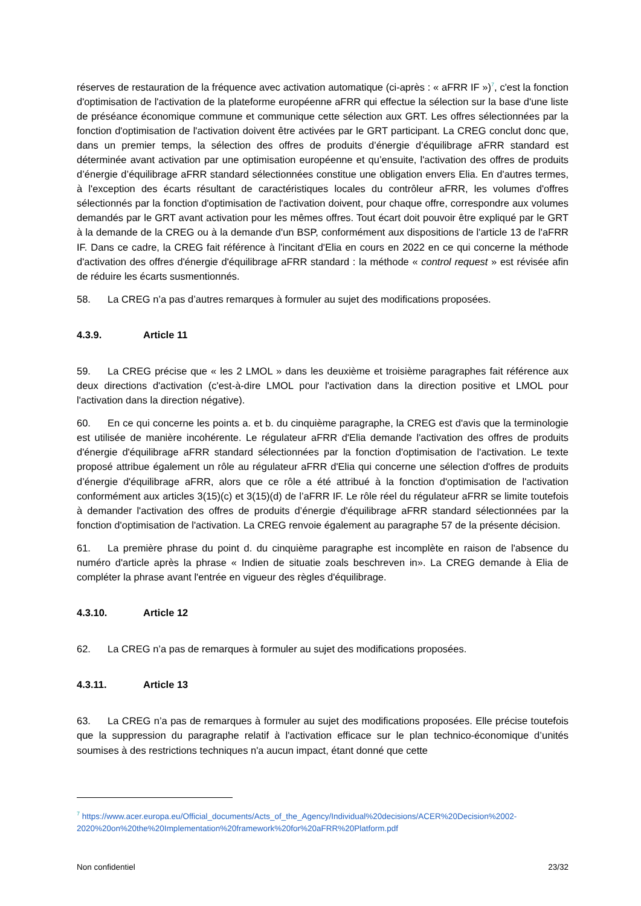réserves de restauration de la fréquence avec activation automatique (ci-après : « aFRR IF »)<sup>7</sup>, c'est la fonction d'optimisation de l'activation de la plateforme européenne aFRR qui effectue la sélection sur la base d'une liste de préséance économique commune et communique cette sélection aux GRT. Les offres sélectionnées par la fonction d'optimisation de l'activation doivent être activées par le GRT participant. La CREG conclut donc que, dans un premier temps, la sélection des offres de produits d’énergie d’équilibrage aFRR standard est déterminée avant activation par une optimisation européenne et qu’ensuite, l'activation des offres de produits d’énergie d’équilibrage aFRR standard sélectionnées constitue une obligation envers Elia. En d'autres termes, à l'exception des écarts résultant de caractéristiques locales du contrôleur aFRR, les volumes d'offres sélectionnés par la fonction d'optimisation de l'activation doivent, pour chaque offre, correspondre aux volumes demandés par le GRT avant activation pour les mêmes offres. Tout écart doit pouvoir être expliqué par le GRT à la demande de la CREG ou à la demande d'un BSP, conformément aux dispositions de l'article 13 de l'aFRR IF. Dans ce cadre, la CREG fait référence à l'incitant d'Elia en cours en 2022 en ce qui concerne la méthode d'activation des offres d'énergie d'équilibrage aFRR standard : la méthode « control request » est révisée afin de réduire les écarts susmentionnés.
58. La CREG n’a pas d’autres remarques à formuler au sujet des modifications proposées.
4.3.9. Article 11
59. La CREG précise que « les 2 LMOL » dans les deuxième et troisième paragraphes fait référence aux deux directions d'activation (c'est-à-dire LMOL pour l'activation dans la direction positive et LMOL pour l'activation dans la direction négative).
60. En ce qui concerne les points a. et b. du cinquième paragraphe, la CREG est d'avis que la terminologie est utilisée de manière incohérente. Le régulateur aFRR d'Elia demande l'activation des offres de produits d'énergie d'équilibrage aFRR standard sélectionnées par la fonction d'optimisation de l'activation. Le texte proposé attribue également un rôle au régulateur aFRR d'Elia qui concerne une sélection d'offres de produits d’énergie d'équilibrage aFRR, alors que ce rôle a été attribué à la fonction d'optimisation de l'activation conformément aux articles 3(15)(c) et 3(15)(d) de l’aFRR IF. Le rôle réel du régulateur aFRR se limite toutefois à demander l'activation des offres de produits d’énergie d'équilibrage aFRR standard sélectionnées par la fonction d'optimisation de l'activation. La CREG renvoie également au paragraphe 57 de la présente décision.
61. La première phrase du point d. du cinquième paragraphe est incomplète en raison de l'absence du numéro d'article après la phrase « Indien de situatie zoals beschreven in». La CREG demande à Elia de compléter la phrase avant l'entrée en vigueur des règles d'équilibrage.
4.3.10. Article 12
62. La CREG n’a pas de remarques à formuler au sujet des modifications proposées.
4.3.11. Article 13
63. La CREG n’a pas de remarques à formuler au sujet des modifications proposées. Elle précise toutefois que la suppression du paragraphe relatif à l'activation efficace sur le plan technico-économique d’unités soumises à des restrictions techniques n'a aucun impact, étant donné que cette
<sup>7</sup> https://www.acer.europa.eu/Official_documents/Acts_of_the_Agency/Individual%20decisions/ACER%20Decision%2002-2020%20on%20the%20Implementation%20framework%20for%20aFRR%20Platform.pdf
Non confidentiel 23/32